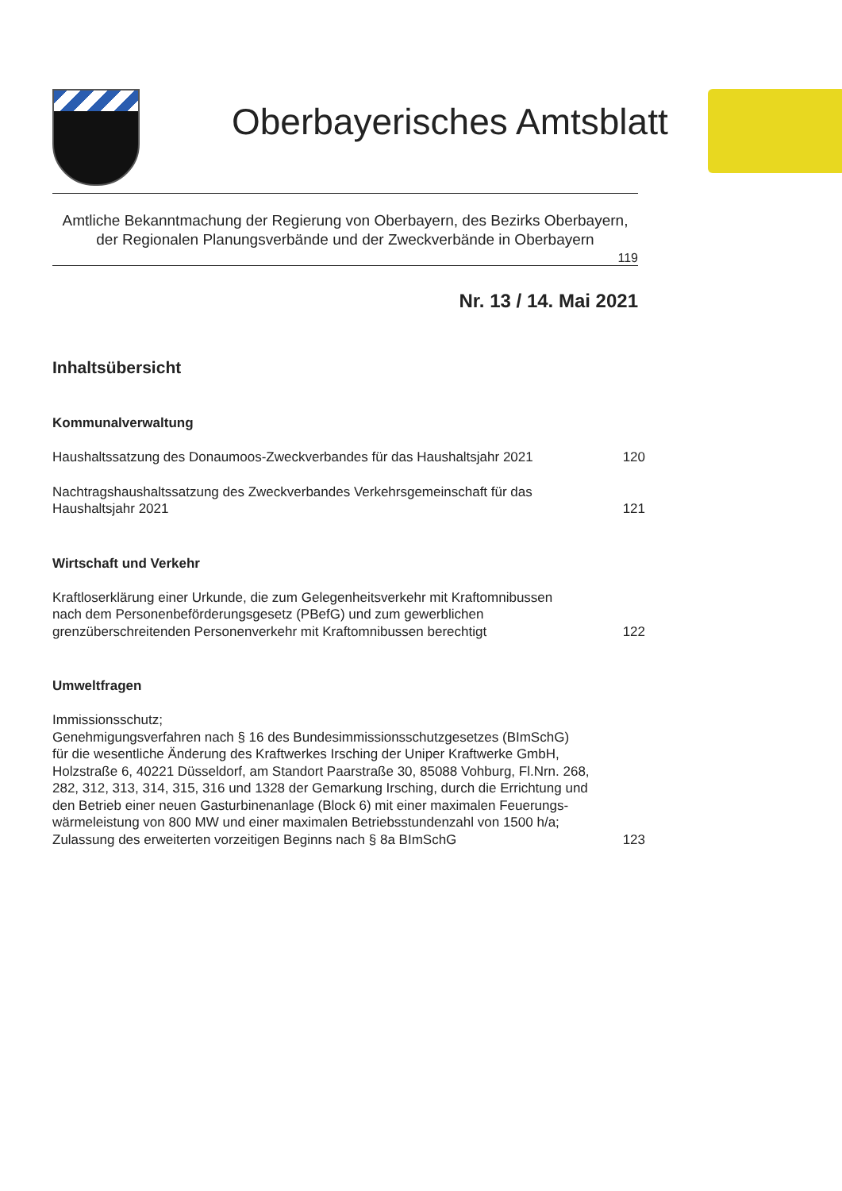Oberbayerisches Amtsblatt
Amtliche Bekanntmachung der Regierung von Oberbayern, des Bezirks Oberbayern,
der Regionalen Planungsverbände und der Zweckverbände in Oberbayern
119
Nr. 13 / 14. Mai 2021
Inhaltsübersicht
Kommunalverwaltung
Haushaltssatzung des Donaumoos-Zweckverbandes für das Haushaltsjahr 2021
120
Nachtragshaushaltssatzung des Zweckverbandes Verkehrsgemeinschaft für das
Haushaltsjahr 2021
121
Wirtschaft und Verkehr
Kraftloserklärung einer Urkunde, die zum Gelegenheitsverkehr mit Kraftomnibussen
nach dem Personenbeförderungsgesetz (PBefG) und zum gewerblichen
grenzüberschreitenden Personenverkehr mit Kraftomnibussen berechtigt
122
Umweltfragen
Immissionsschutz;
Genehmigungsverfahren nach § 16 des Bundesimmissionsschutzgesetzes (BImSchG)
für die wesentliche Änderung des Kraftwerkes Irsching der Uniper Kraftwerke GmbH,
Holzstraße 6, 40221 Düsseldorf, am Standort Paarstraße 30, 85088 Vohburg, Fl.Nrn. 268,
282, 312, 313, 314, 315, 316 und 1328 der Gemarkung Irsching, durch die Errichtung und
den Betrieb einer neuen Gasturbinenanlage (Block 6) mit einer maximalen Feuerungs-
wärmeleistung von 800 MW und einer maximalen Betriebsstundenzahl von 1500 h/a;
Zulassung des erweiterten vorzeitigen Beginns nach § 8a BImSchG
123